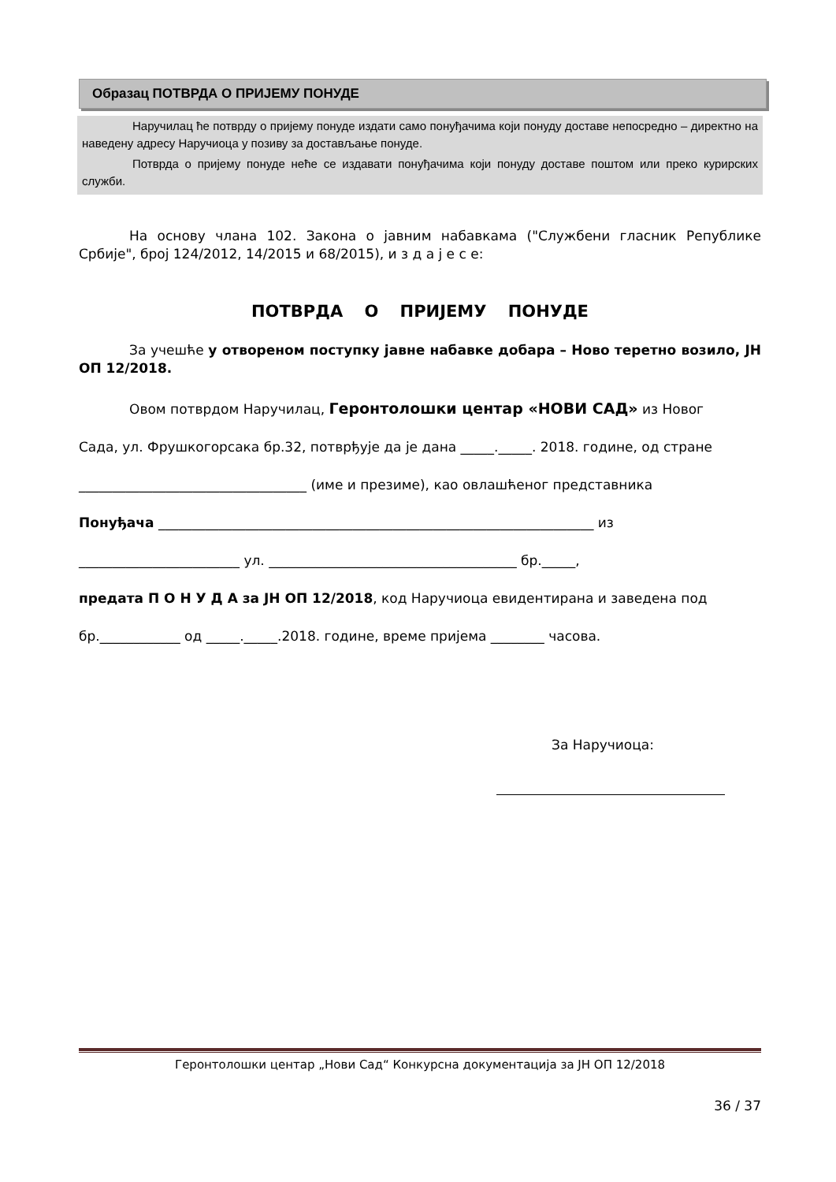Образац ПОТВРДА О ПРИЈЕМУ ПОНУДЕ
Наручилац ће потврду о пријему понуде издати само понуђачима који понуду доставе непосредно – директно на наведену адресу Наручиоца у позиву за достављање понуде.
Потврда о пријему понуде неће се издавати понуђачима који понуду доставе поштом или преко курирских служби.
На основу члана 102. Закона о јавним набавкама ("Службени гласник Републике Србије", број 124/2012, 14/2015 и 68/2015), и з д а ј е с е:
ПОТВРДА О ПРИЈЕМУ ПОНУДЕ
За учешће у отвореном поступку јавне набавке добара – Ново теретно возило, ЈН ОП 12/2018.
Овом потврдом Наручилац, Геронтолошки центар «НОВИ САД» из Новог
Сада, ул. Фрушкогорсака бр.32, потврђује да је дана _____._____. 2018. године, од стране
__________________________________ (име и презиме), као овлашћеног представника
Понуђача _________________________________________________________________ из
________________________ ул. _____________________________________ бр._____,
предата П О Н У Д А за ЈН ОП 12/2018, код Наручиоца евидентирана и заведена под
бр.____________ од _____._____.2018. године, време пријема ________ часова.
За Наручиоца:
Геронтолошки центар „Нови Сад“ Конкурсна документација за ЈН ОП 12/2018
36 / 37